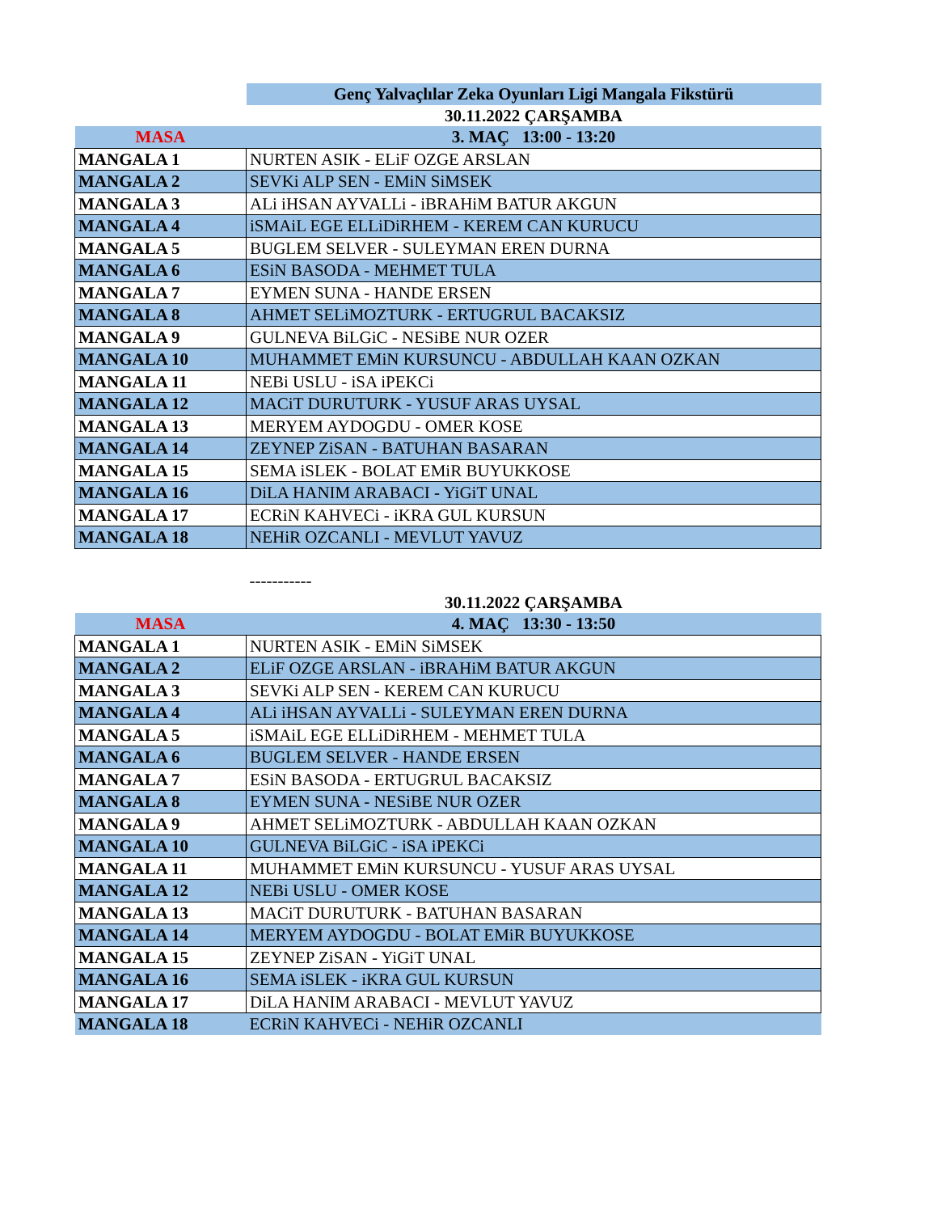| | Genç Yalvaçlılar Zeka Oyunları Ligi Mangala Fikstürü |
| | 30.11.2022 ÇARŞAMBA |
| MASA | 3. MAÇ 13:00 - 13:20 |
| MANGALA 1 | NURTEN ASIK - ELiF OZGE ARSLAN |
| MANGALA 2 | SEVKi ALP SEN - EMiN SiMSEK |
| MANGALA 3 | ALi iHSAN AYVALLi - iBRAHiM BATUR AKGUN |
| MANGALA 4 | iSMAiL EGE ELLiDiRHEM - KEREM CAN KURUCU |
| MANGALA 5 | BUGLEM SELVER - SULEYMAN EREN DURNA |
| MANGALA 6 | ESiN BASODA - MEHMET TULA |
| MANGALA 7 | EYMEN SUNA - HANDE ERSEN |
| MANGALA 8 | AHMET SELiMOZTURK - ERTUGRUL BACAKSIZ |
| MANGALA 9 | GULNEVA BiLGiC - NESiBE NUR OZER |
| MANGALA 10 | MUHAMMET EMiN KURSUNCU - ABDULLAH KAAN OZKAN |
| MANGALA 11 | NEBi USLU - iSA iPEKCi |
| MANGALA 12 | MACiT DURUTURK - YUSUF ARAS UYSAL |
| MANGALA 13 | MERYEM AYDOGDU - OMER KOSE |
| MANGALA 14 | ZEYNEP ZiSAN - BATUHAN BASARAN |
| MANGALA 15 | SEMA iSLEK - BOLAT EMiR BUYUKKOSE |
| MANGALA 16 | DiLA HANIM ARABACI - YiGiT UNAL |
| MANGALA 17 | ECRiN KAHVECi - iKRA GUL KURSUN |
| MANGALA 18 | NEHiR OZCANLI - MEVLUT YAVUZ |
| | ----------- |
| | 30.11.2022 ÇARŞAMBA |
| MASA | 4. MAÇ 13:30 - 13:50 |
| MANGALA 1 | NURTEN ASIK - EMiN SiMSEK |
| MANGALA 2 | ELiF OZGE ARSLAN - iBRAHiM BATUR AKGUN |
| MANGALA 3 | SEVKi ALP SEN - KEREM CAN KURUCU |
| MANGALA 4 | ALi iHSAN AYVALLi - SULEYMAN EREN DURNA |
| MANGALA 5 | iSMAiL EGE ELLiDiRHEM - MEHMET TULA |
| MANGALA 6 | BUGLEM SELVER - HANDE ERSEN |
| MANGALA 7 | ESiN BASODA - ERTUGRUL BACAKSIZ |
| MANGALA 8 | EYMEN SUNA - NESiBE NUR OZER |
| MANGALA 9 | AHMET SELiMOZTURK - ABDULLAH KAAN OZKAN |
| MANGALA 10 | GULNEVA BiLGiC - iSA iPEKCi |
| MANGALA 11 | MUHAMMET EMiN KURSUNCU - YUSUF ARAS UYSAL |
| MANGALA 12 | NEBi USLU - OMER KOSE |
| MANGALA 13 | MACiT DURUTURK - BATUHAN BASARAN |
| MANGALA 14 | MERYEM AYDOGDU - BOLAT EMiR BUYUKKOSE |
| MANGALA 15 | ZEYNEP ZiSAN - YiGiT UNAL |
| MANGALA 16 | SEMA iSLEK - iKRA GUL KURSUN |
| MANGALA 17 | DiLA HANIM ARABACI - MEVLUT YAVUZ |
| MANGALA 18 | ECRiN KAHVECi - NEHiR OZCANLI |